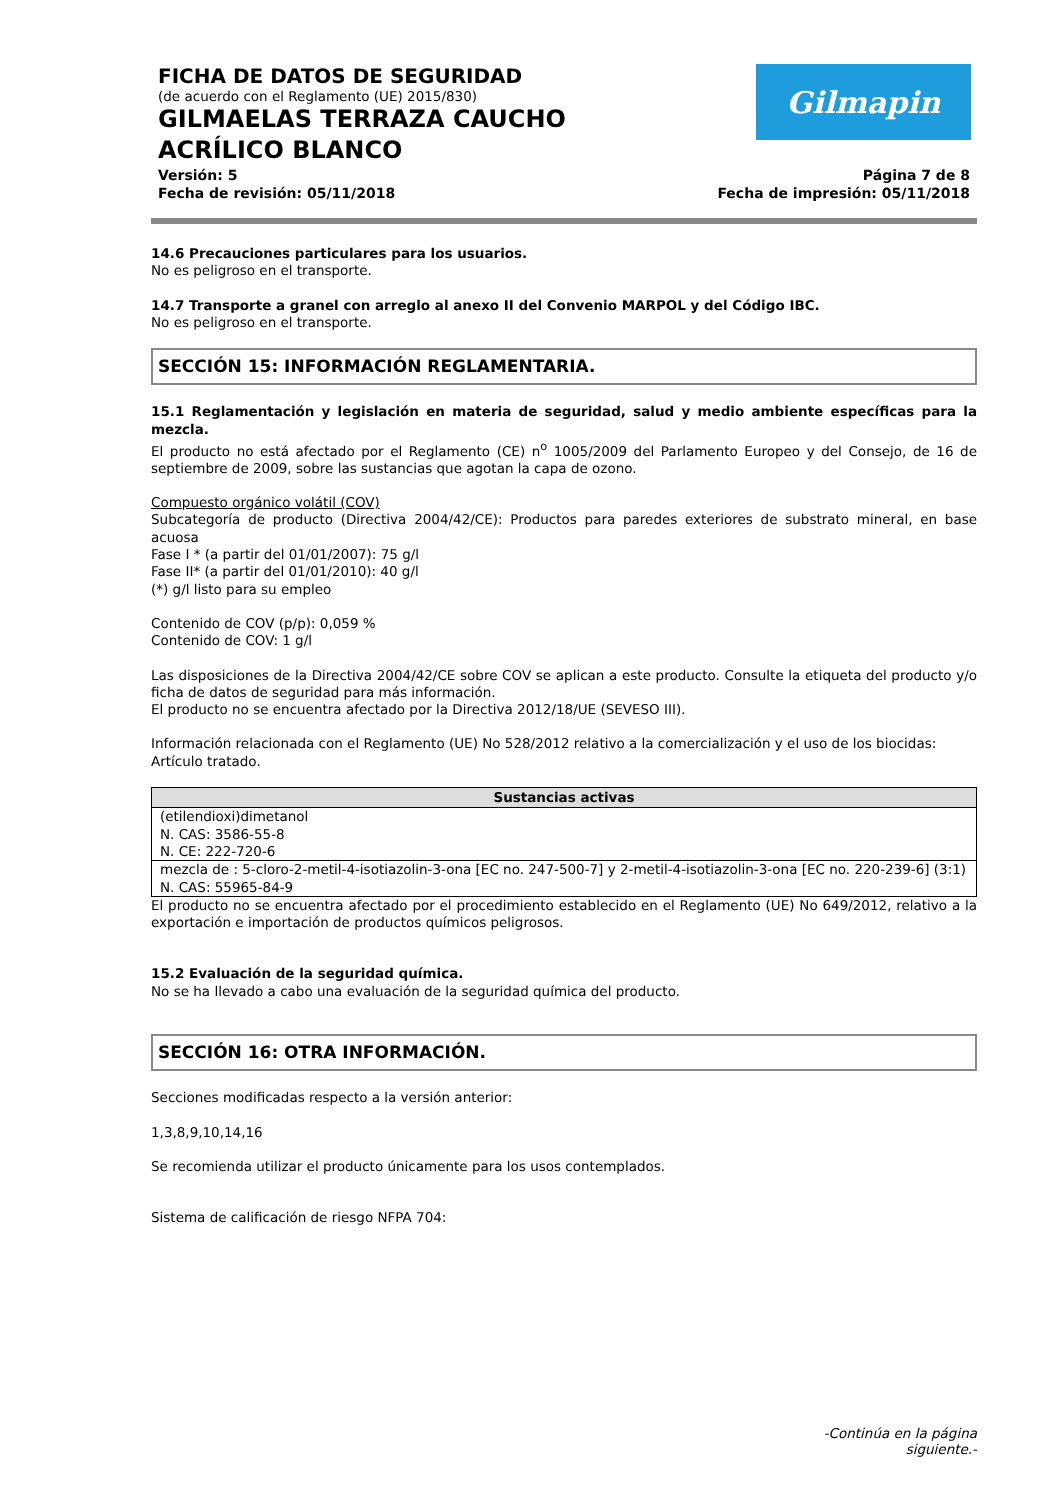FICHA DE DATOS DE SEGURIDAD
(de acuerdo con el Reglamento (UE) 2015/830)
GILMAELAS TERRAZA CAUCHO ACRÍLICO BLANCO
Versión: 5
Fecha de revisión: 05/11/2018
Página 7 de 8
Fecha de impresión: 05/11/2018
Gilmapin
14.6 Precauciones particulares para los usuarios.
No es peligroso en el transporte.
14.7 Transporte a granel con arreglo al anexo II del Convenio MARPOL y del Código IBC.
No es peligroso en el transporte.
SECCIÓN 15: INFORMACIÓN REGLAMENTARIA.
15.1 Reglamentación y legislación en materia de seguridad, salud y medio ambiente específicas para la mezcla.
El producto no está afectado por el Reglamento (CE) n<sup>o</sup> 1005/2009 del Parlamento Europeo y del Consejo, de 16 de septiembre de 2009, sobre las sustancias que agotan la capa de ozono.
Compuesto orgánico volátil (COV)
Subcategoría de producto (Directiva 2004/42/CE): Productos para paredes exteriores de substrato mineral, en base acuosa
Fase I * (a partir del 01/01/2007): 75 g/l
Fase II* (a partir del 01/01/2010): 40 g/l
(*) g/l listo para su empleo
Contenido de COV (p/p): 0,059 %
Contenido de COV: 1 g/l
Las disposiciones de la Directiva 2004/42/CE sobre COV se aplican a este producto. Consulte la etiqueta del producto y/o ficha de datos de seguridad para más información.
El producto no se encuentra afectado por la Directiva 2012/18/UE (SEVESO III).
Información relacionada con el Reglamento (UE) No 528/2012 relativo a la comercialización y el uso de los biocidas:
Artículo tratado.
| Sustancias activas |
| --- |
| (etilendioxi)dimetanol N. CAS: 3586-55-8 N. CE: 222-720-6 |
| mezcla de : 5-cloro-2-metil-4-isotiazolin-3-ona [EC no. 247-500-7] y 2-metil-4-isotiazolin-3-ona [EC no. 220-239-6] (3:1) N. CAS: 55965-84-9 |
El producto no se encuentra afectado por el procedimiento establecido en el Reglamento (UE) No 649/2012, relativo a la exportación e importación de productos químicos peligrosos.
15.2 Evaluación de la seguridad química.
No se ha llevado a cabo una evaluación de la seguridad química del producto.
SECCIÓN 16: OTRA INFORMACIÓN.
Secciones modificadas respecto a la versión anterior:
1,3,8,9,10,14,16
Se recomienda utilizar el producto únicamente para los usos contemplados.
Sistema de calificación de riesgo NFPA 704:
-Continúa en la página siguiente.-